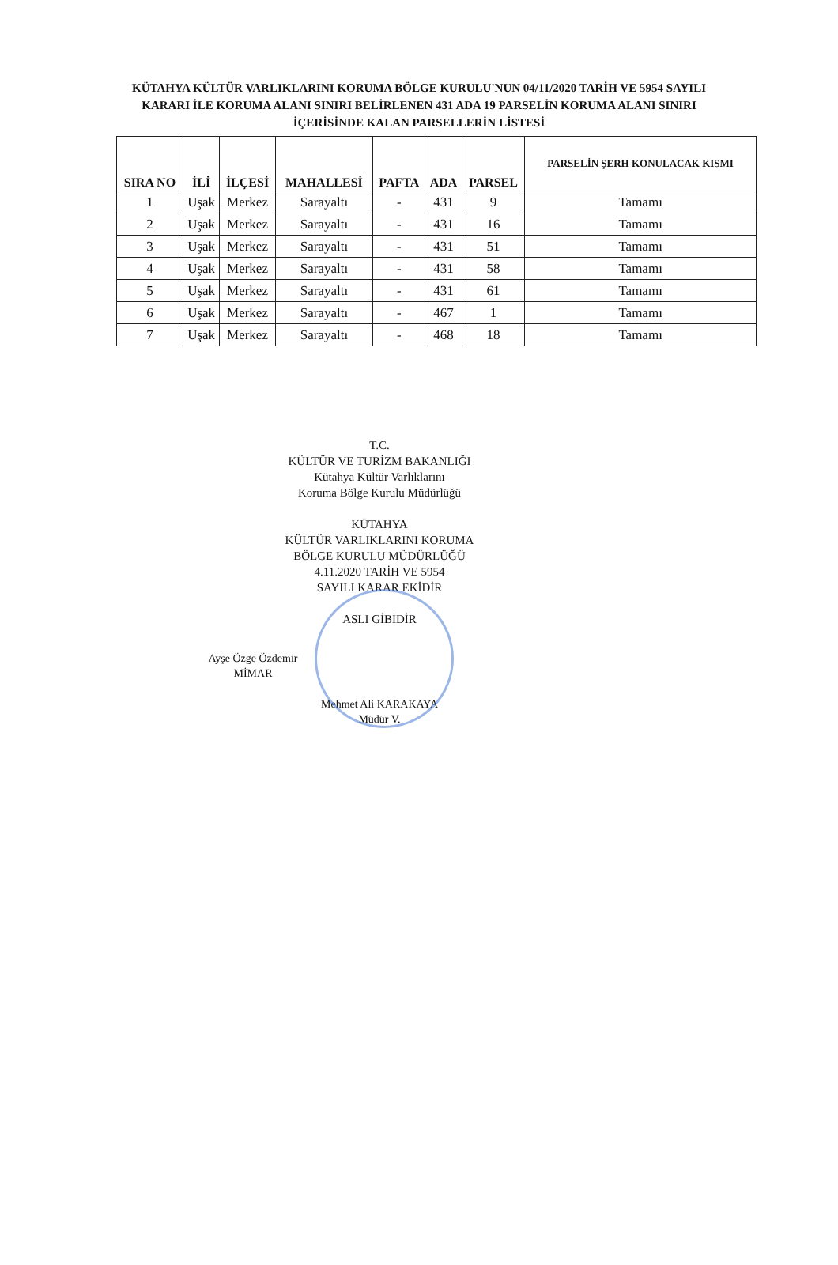KÜTAHYA KÜLTÜR VARLIKLARINI KORUMA BÖLGE KURULU'NUN 04/11/2020 TARİH VE 5954 SAYILI
KARARI İLE KORUMA ALANI SINIRI BELİRLENEN 431 ADA 19 PARSELİN KORUMA ALANI SINIRI
İÇERİSİNDE KALAN PARSELLERİN LİSTESİ
| SIRA NO | İLİ | İLÇESİ | MAHALLESİ | PAFTA | ADA | PARSEL | PARSELİN ŞERH KONULACAK KISMI |
| --- | --- | --- | --- | --- | --- | --- | --- |
| 1 | Uşak | Merkez | Sarayaltı | - | 431 | 9 | Tamamı |
| 2 | Uşak | Merkez | Sarayaltı | - | 431 | 16 | Tamamı |
| 3 | Uşak | Merkez | Sarayaltı | - | 431 | 51 | Tamamı |
| 4 | Uşak | Merkez | Sarayaltı | - | 431 | 58 | Tamamı |
| 5 | Uşak | Merkez | Sarayaltı | - | 431 | 61 | Tamamı |
| 6 | Uşak | Merkez | Sarayaltı | - | 467 | 1 | Tamamı |
| 7 | Uşak | Merkez | Sarayaltı | - | 468 | 18 | Tamamı |
T.C.
KÜLTÜR VE TURİZM BAKANLIĞI
Kütahya Kültür Varlıklarını
Koruma Bölge Kurulu Müdürlüğü
KÜTAHYA
KÜLTÜR VARLIKLARINI KORUMA
BÖLGE KURULU MÜDÜRLÜĞÜ
4.11.2020 TARİH VE 5954
SAYILI KARAR EKİDİR
ASLI GİBİDİR
Ayşe Özge Özdemir
MİMAR
Mehmet Ali KARAKAYA
Müdür V.